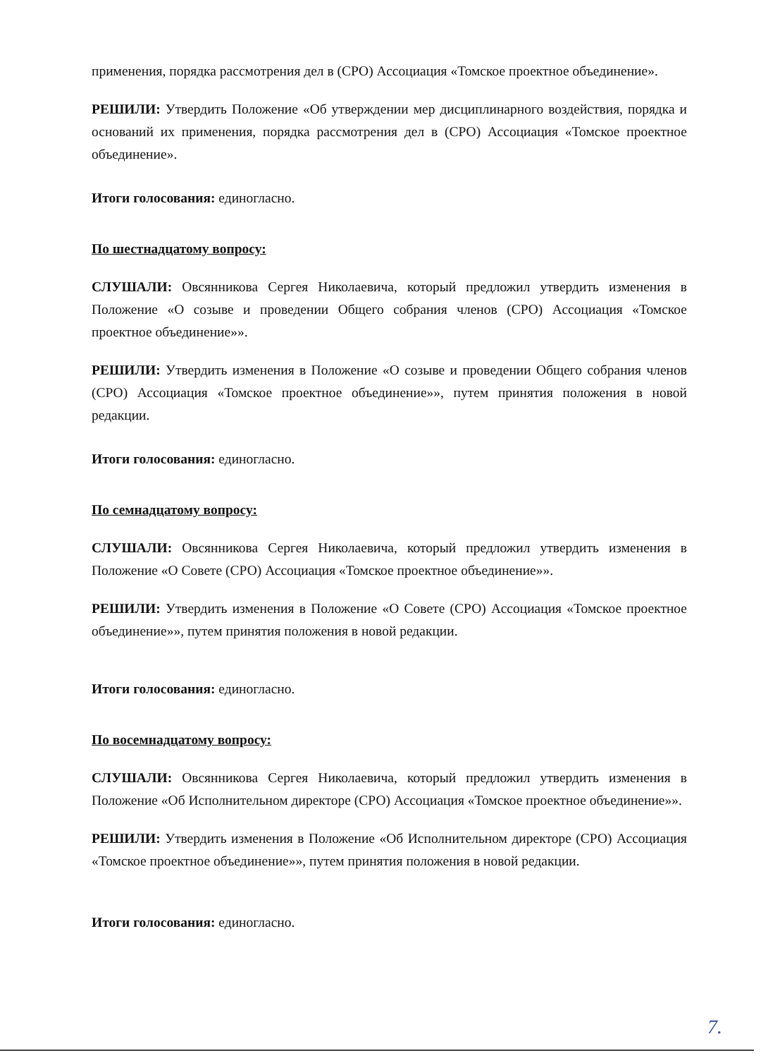применения, порядка рассмотрения дел в (СРО) Ассоциация «Томское проектное объединение».
РЕШИЛИ: Утвердить Положение «Об утверждении мер дисциплинарного воздействия, порядка и оснований их применения, порядка рассмотрения дел в (СРО) Ассоциация «Томское проектное объединение».
Итоги голосования: единогласно.
По шестнадцатому вопросу:
СЛУШАЛИ: Овсянникова Сергея Николаевича, который предложил утвердить изменения в Положение «О созыве и проведении Общего собрания членов (СРО) Ассоциация «Томское проектное объединение»».
РЕШИЛИ: Утвердить изменения в Положение «О созыве и проведении Общего собрания членов (СРО) Ассоциация «Томское проектное объединение»», путем принятия положения в новой редакции.
Итоги голосования: единогласно.
По семнадцатому вопросу:
СЛУШАЛИ: Овсянникова Сергея Николаевича, который предложил утвердить изменения в Положение «О Совете (СРО) Ассоциация «Томское проектное объединение»».
РЕШИЛИ: Утвердить изменения в Положение «О Совете (СРО) Ассоциация «Томское проектное объединение»», путем принятия положения в новой редакции.
Итоги голосования: единогласно.
По восемнадцатому вопросу:
СЛУШАЛИ: Овсянникова Сергея Николаевича, который предложил утвердить изменения в Положение «Об Исполнительном директоре (СРО) Ассоциация «Томское проектное объединение»».
РЕШИЛИ: Утвердить изменения в Положение «Об Исполнительном директоре (СРО) Ассоциация «Томское проектное объединение»», путем принятия положения в новой редакции.
Итоги голосования: единогласно.
7.